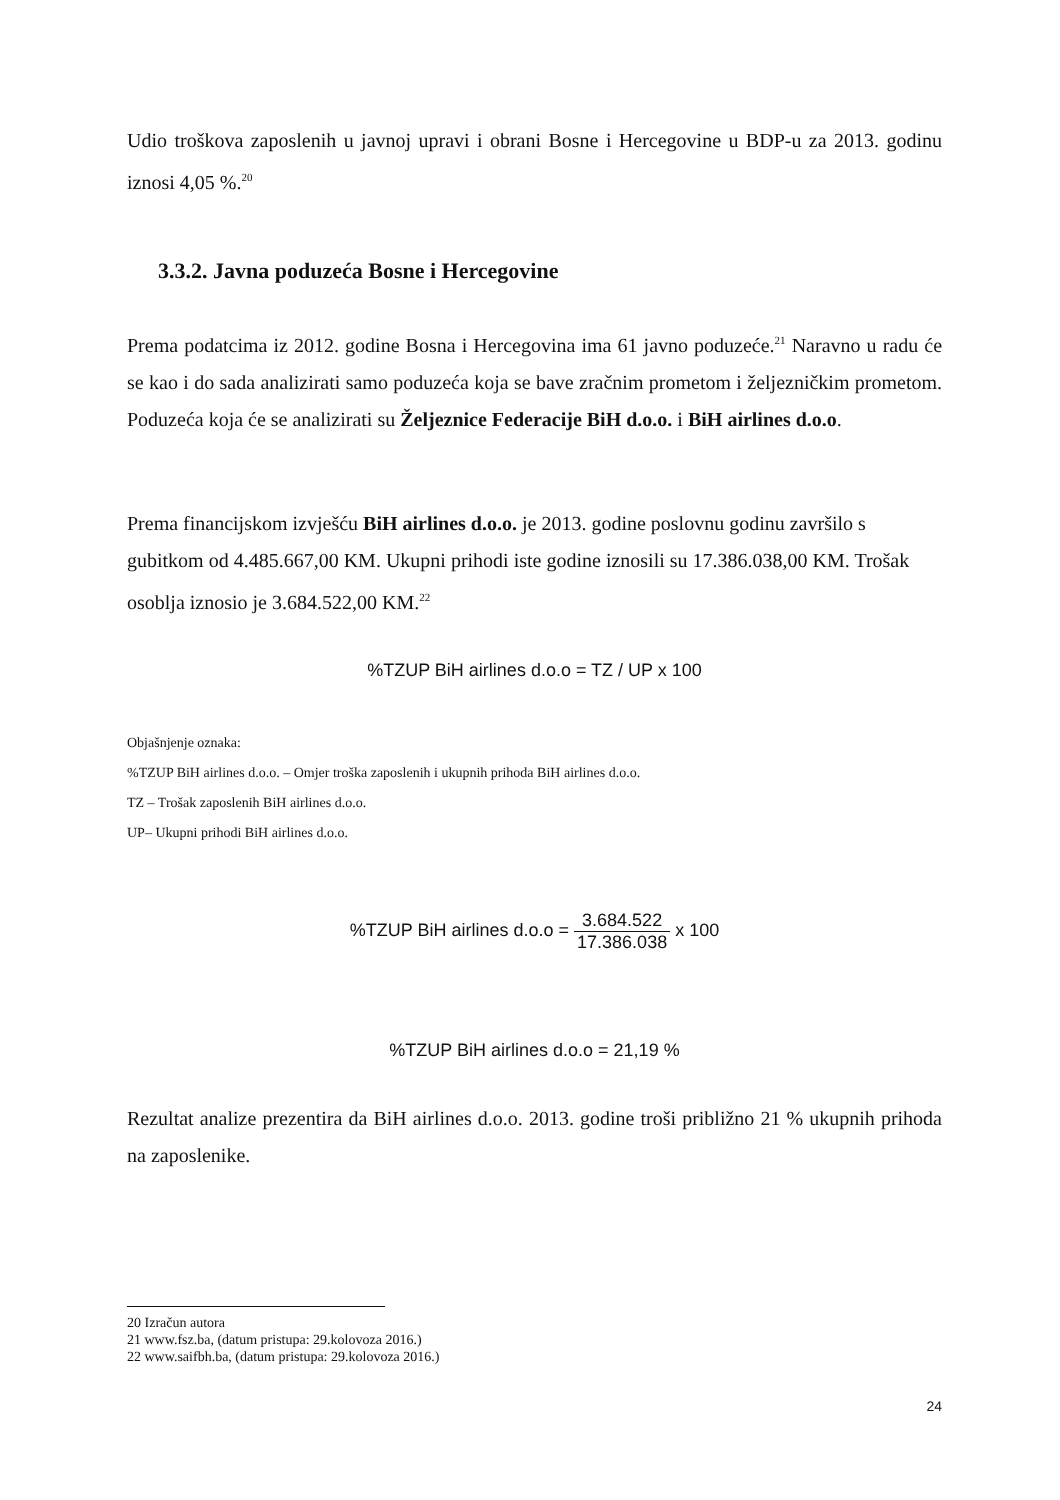Udio troškova zaposlenih u javnoj upravi i obrani Bosne i Hercegovine u BDP-u za 2013. godinu iznosi 4,05 %.<sup>20</sup>
3.3.2. Javna poduzeća Bosne i Hercegovine
Prema podatcima iz 2012. godine Bosna i Hercegovina ima 61 javno poduzeće.<sup>21</sup> Naravno u radu će se kao i do sada analizirati samo poduzeća koja se bave zračnim prometom i željezničkim prometom. Poduzeća koja će se analizirati su Željeznice Federacije BiH d.o.o. i BiH airlines d.o.o.
Prema financijskom izvješću BiH airlines d.o.o. je 2013. godine poslovnu godinu završilo s gubitkom od 4.485.667,00 KM. Ukupni prihodi iste godine iznosili su 17.386.038,00 KM. Trošak osoblja iznosio je 3.684.522,00 KM.<sup>22</sup>
%TZUP BiH airlines d.o.o = TZ / UP x 100
Objašnjenje oznaka:
%TZUP BiH airlines d.o.o. – Omjer troška zaposlenih i ukupnih prihoda BiH airlines d.o.o.
TZ – Trošak zaposlenih BiH airlines d.o.o.
UP– Ukupni prihodi BiH airlines d.o.o.
%TZUP BiH airlines d.o.o = 3.684.522 17.386.038 x 100
%TZUP BiH airlines d.o.o = 21,19 %
Rezultat analize prezentira da BiH airlines d.o.o. 2013. godine troši približno 21 % ukupnih prihoda na zaposlenike.
20 Izračun autora
21 www.fsz.ba, (datum pristupa: 29.kolovoza 2016.)
22 www.saifbh.ba, (datum pristupa: 29.kolovoza 2016.)
24